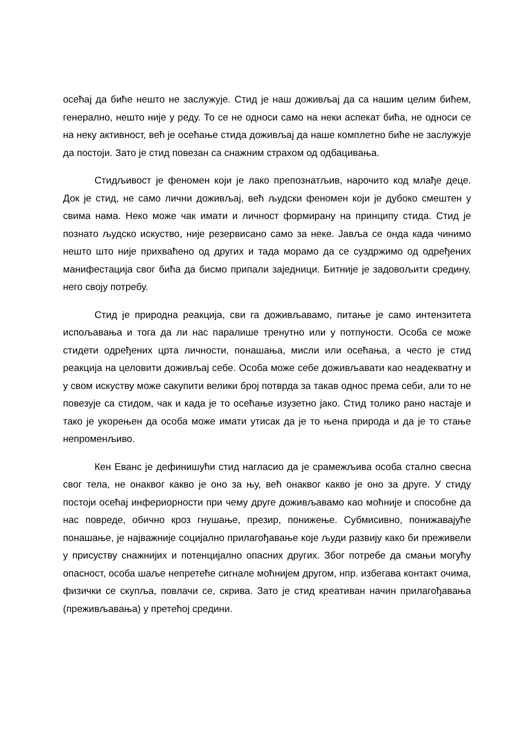осећај да биће нешто не заслужује. Стид је наш доживљај да са нашим целим бићем, генерално, нешто није у реду. То се не односи само на неки аспекат бића, не односи се на неку активност, већ је осећање стида доживљај да наше комплетно биће не заслужује да постоји. Зато је стид повезан са снажним страхом од одбацивања.
Стидљивост је феномен који је лако препознатљив, нарочито код млађе деце. Док је стид, не само лични доживљај, већ људски феномен који је дубоко смештен у свима нама. Неко може чак имати и личност формирану на принципу стида. Стид је познато људско искуство, није резервисано само за неке. Јавља се онда када чинимо нешто што није прихваћено од других и тада морамо да се суздржимо од одређених манифестација свог бића да бисмо припали заједници. Битније је задовољити средину, него своју потребу.
Стид је природна реакција, сви га доживљавамо, питање је само интензитета испољавања и тога да ли нас паралише тренутно или у потпуности. Особа се може стидети одређених црта личности, понашања, мисли или осећања, а често је стид реакција на целовити доживљај себе. Особа може себе доживљавати као неадекватну и у свом искуству може сакупити велики број потврда за такав однос према себи, али то не повезује са стидом, чак и када је то осећање изузетно јако. Стид толико рано настаје и тако је укорењен да особа може имати утисак да је то њена природа и да је то стање непроменљиво.
Кен Еванс је дефинишући стид нагласио да је срамежљива особа стално свесна свог тела, не онаквог какво је оно за њу, већ онаквог какво је оно за друге. У стиду постоји осећај инфериорности при чему друге доживљавамо као моћније и способне да нас повреде, обично кроз гнушање, презир, понижење. Субмисивно, понижавајуће понашање, је најважније социјално прилагођавање које људи развију како би преживели у присуству снажнијих и потенцијално опасних других. Због потребе да смањи могућу опасност, особа шаље непретеће сигнале моћнијем другом, нпр. избегава контакт очима, физички се скупља, повлачи се, скрива. Зато је стид креативан начин прилагођавања (преживљавања) у претећој средини.